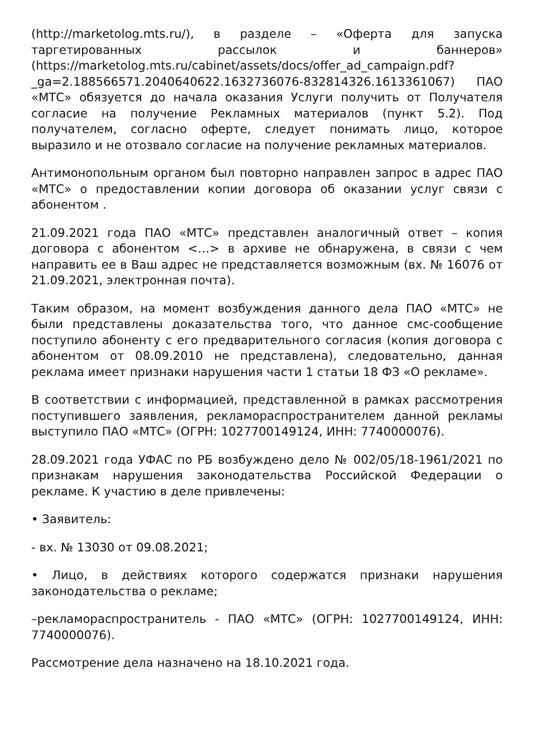(http://marketolog.mts.ru/), в разделе – «Оферта для запуска таргетированных рассылок и баннеров» (https://marketolog.mts.ru/cabinet/assets/docs/offer_ad_campaign.pdf? _ga=2.188566571.2040640622.1632736076-832814326.1613361067) ПАО «МТС» обязуется до начала оказания Услуги получить от Получателя согласие на получение Рекламных материалов (пункт 5.2). Под получателем, согласно оферте, следует понимать лицо, которое выразило и не отозвало согласие на получение рекламных материалов.
Антимонопольным органом был повторно направлен запрос в адрес ПАО «МТС» о предоставлении копии договора об оказании услуг связи с абонентом .
21.09.2021 года ПАО «МТС» представлен аналогичный ответ – копия договора с абонентом <…> в архиве не обнаружена, в связи с чем направить ее в Ваш адрес не представляется возможным (вх. № 16076 от 21.09.2021, электронная почта).
Таким образом, на момент возбуждения данного дела ПАО «МТС» не были представлены доказательства того, что данное смс-сообщение поступило абоненту с его предварительного согласия (копия договора с абонентом от 08.09.2010 не представлена), следовательно, данная реклама имеет признаки нарушения части 1 статьи 18 ФЗ «О рекламе».
В соответствии с информацией, представленной в рамках рассмотрения поступившего заявления, рекламораспространителем данной рекламы выступило ПАО «МТС» (ОГРН: 1027700149124, ИНН: 7740000076).
28.09.2021 года УФАС по РБ возбуждено дело № 002/05/18-1961/2021 по признакам нарушения законодательства Российской Федерации о рекламе. К участию в деле привлечены:
• Заявитель:
- вх. № 13030 от 09.08.2021;
• Лицо, в действиях которого содержатся признаки нарушения законодательства о рекламе;
–рекламораспространитель - ПАО «МТС» (ОГРН: 1027700149124, ИНН: 7740000076).
Рассмотрение дела назначено на 18.10.2021 года.